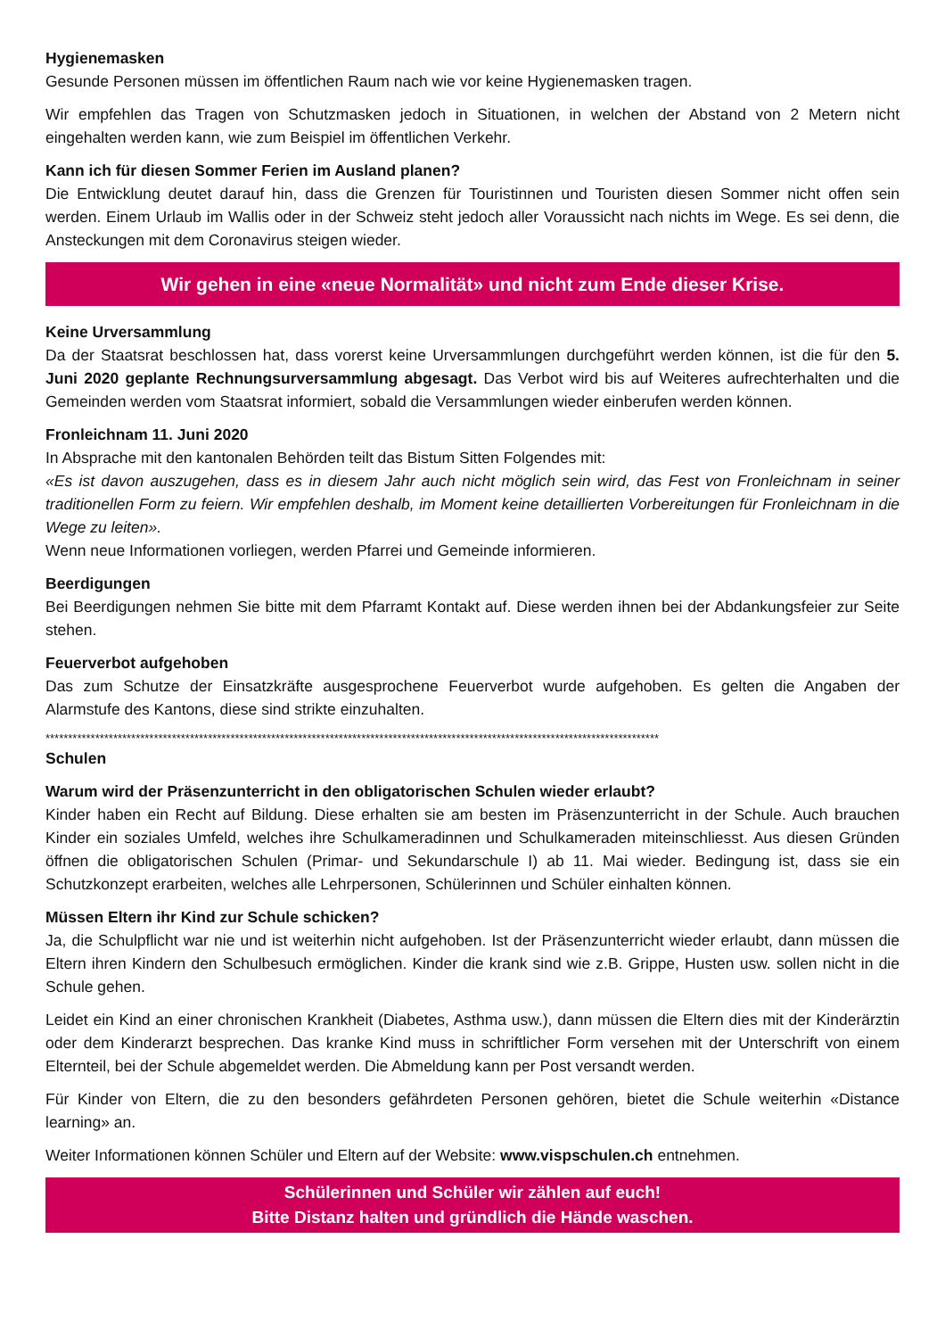Hygienemasken
Gesunde Personen müssen im öffentlichen Raum nach wie vor keine Hygienemasken tragen.
Wir empfehlen das Tragen von Schutzmasken jedoch in Situationen, in welchen der Abstand von 2 Metern nicht eingehalten werden kann, wie zum Beispiel im öffentlichen Verkehr.
Kann ich für diesen Sommer Ferien im Ausland planen?
Die Entwicklung deutet darauf hin, dass die Grenzen für Touristinnen und Touristen diesen Sommer nicht offen sein werden. Einem Urlaub im Wallis oder in der Schweiz steht jedoch aller Voraussicht nach nichts im Wege. Es sei denn, die Ansteckungen mit dem Coronavirus steigen wieder.
Wir gehen in eine «neue Normalität» und nicht zum Ende dieser Krise.
Keine Urversammlung
Da der Staatsrat beschlossen hat, dass vorerst keine Urversammlungen durchgeführt werden können, ist die für den 5. Juni 2020 geplante Rechnungsurversammlung abgesagt. Das Verbot wird bis auf Weiteres aufrechterhalten und die Gemeinden werden vom Staatsrat informiert, sobald die Versammlungen wieder einberufen werden können.
Fronleichnam 11. Juni 2020
In Absprache mit den kantonalen Behörden teilt das Bistum Sitten Folgendes mit:
«Es ist davon auszugehen, dass es in diesem Jahr auch nicht möglich sein wird, das Fest von Fronleichnam in seiner traditionellen Form zu feiern. Wir empfehlen deshalb, im Moment keine detaillierten Vorbereitungen für Fronleichnam in die Wege zu leiten».
Wenn neue Informationen vorliegen, werden Pfarrei und Gemeinde informieren.
Beerdigungen
Bei Beerdigungen nehmen Sie bitte mit dem Pfarramt Kontakt auf. Diese werden ihnen bei der Abdankungsfeier zur Seite stehen.
Feuerverbot aufgehoben
Das zum Schutze der Einsatzkräfte ausgesprochene Feuerverbot wurde aufgehoben. Es gelten die Angaben der Alarmstufe des Kantons, diese sind strikte einzuhalten.
****************************************************************************************************************************************
Schulen
Warum wird der Präsenzunterricht in den obligatorischen Schulen wieder erlaubt?
Kinder haben ein Recht auf Bildung. Diese erhalten sie am besten im Präsenzunterricht in der Schule. Auch brauchen Kinder ein soziales Umfeld, welches ihre Schulkameradinnen und Schulkameraden miteinschliesst. Aus diesen Gründen öffnen die obligatorischen Schulen (Primar- und Sekundarschule I) ab 11. Mai wieder. Bedingung ist, dass sie ein Schutzkonzept erarbeiten, welches alle Lehrpersonen, Schülerinnen und Schüler einhalten können.
Müssen Eltern ihr Kind zur Schule schicken?
Ja, die Schulpflicht war nie und ist weiterhin nicht aufgehoben. Ist der Präsenzunterricht wieder erlaubt, dann müssen die Eltern ihren Kindern den Schulbesuch ermöglichen. Kinder die krank sind wie z.B. Grippe, Husten usw. sollen nicht in die Schule gehen.
Leidet ein Kind an einer chronischen Krankheit (Diabetes, Asthma usw.), dann müssen die Eltern dies mit der Kinderärztin oder dem Kinderarzt besprechen. Das kranke Kind muss in schriftlicher Form versehen mit der Unterschrift von einem Elternteil, bei der Schule abgemeldet werden. Die Abmeldung kann per Post versandt werden.
Für Kinder von Eltern, die zu den besonders gefährdeten Personen gehören, bietet die Schule weiterhin «Distance learning» an.
Weiter Informationen können Schüler und Eltern auf der Website: www.vispschulen.ch entnehmen.
Schülerinnen und Schüler wir zählen auf euch!
Bitte Distanz halten und gründlich die Hände waschen.